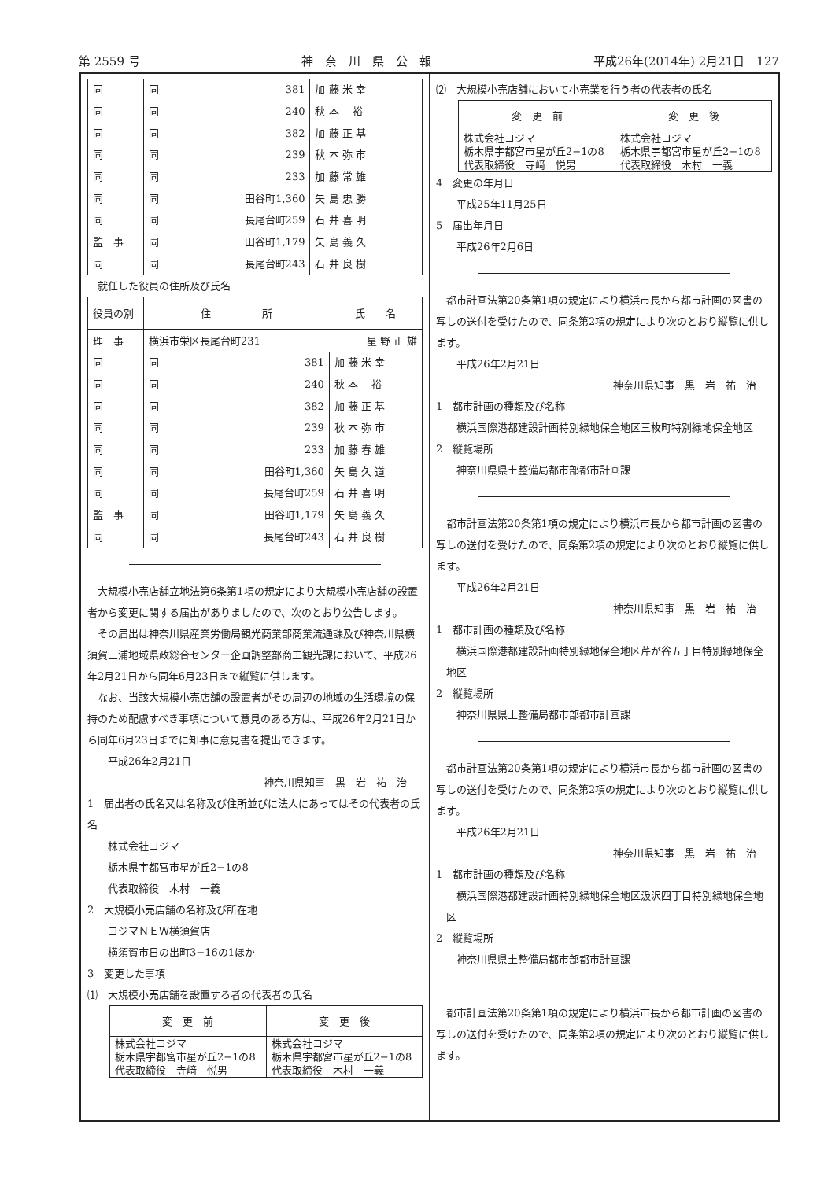第 2559 号 神　奈　川　県　公　報 平成26年(2014年) 2月21日　127
| 同 | 同 | 381 | 加 藤 米 幸 |
| 同 | 同 | 240 | 秋 本 裕 |
| 同 | 同 | 382 | 加 藤 正 基 |
| 同 | 同 | 239 | 秋 本 弥 市 |
| 同 | 同 | 233 | 加 藤 常 雄 |
| 同 | 同 | 田谷町1,360 | 矢 島 忠 勝 |
| 同 | 同 | 長尾台町259 | 石 井 喜 明 |
| 監 事 | 同 | 田谷町1,179 | 矢 島 義 久 |
| 同 | 同 | 長尾台町243 | 石 井 良 樹 |
就任した役員の住所及び氏名
| 役員の別 | 住 所 | | 氏 名 |
| 理 事 | 横浜市栄区長尾台町231 | | 星 野 正 雄 |
| 同 | 同 | 381 | 加 藤 米 幸 |
| 同 | 同 | 240 | 秋 本 裕 |
| 同 | 同 | 382 | 加 藤 正 基 |
| 同 | 同 | 239 | 秋 本 弥 市 |
| 同 | 同 | 233 | 加 藤 春 雄 |
| 同 | 同 | 田谷町1,360 | 矢 島 久 道 |
| 同 | 同 | 長尾台町259 | 石 井 喜 明 |
| 監 事 | 同 | 田谷町1,179 | 矢 島 義 久 |
| 同 | 同 | 長尾台町243 | 石 井 良 樹 |
大規模小売店舗立地法第6条第1項の規定により大規模小売店舗の設置者から変更に関する届出がありましたので、次のとおり公告します。
その届出は神奈川県産業労働局観光商業部商業流通課及び神奈川県横須賀三浦地域県政総合センター企画調整部商工観光課において、平成26年2月21日から同年6月23日まで縦覧に供します。
なお、当該大規模小売店舗の設置者がその周辺の地域の生活環境の保持のため配慮すべき事項について意見のある方は、平成26年2月21日から同年6月23日までに知事に意見書を提出できます。
平成26年2月21日
神奈川県知事　黒　岩　祐　治
1　届出者の氏名又は名称及び住所並びに法人にあってはその代表者の氏名
株式会社コジマ
栃木県宇都宮市星が丘2−1の8
代表取締役　木村　一義
2　大規模小売店舗の名称及び所在地
コジマＮＥＷ横須賀店
横須賀市日の出町3−16の1ほか
3　変更した事項
⑴　大規模小売店舗を設置する者の代表者の氏名
| 変 更 前 | 変 更 後 |
| --- | --- |
| 株式会社コジマ 栃木県宇都宮市星が丘2−1の8 代表取締役 寺﨑 悦男 | 株式会社コジマ 栃木県宇都宮市星が丘2−1の8 代表取締役 木村 一義 |
⑵　大規模小売店舗において小売業を行う者の代表者の氏名
| 変 更 前 | 変 更 後 |
| --- | --- |
| 株式会社コジマ 栃木県宇都宮市星が丘2−1の8 代表取締役 寺﨑 悦男 | 株式会社コジマ 栃木県宇都宮市星が丘2−1の8 代表取締役 木村 一義 |
4　変更の年月日
平成25年11月25日
5　届出年月日
平成26年2月6日
都市計画法第20条第1項の規定により横浜市長から都市計画の図書の写しの送付を受けたので、同条第2項の規定により次のとおり縦覧に供します。
平成26年2月21日
神奈川県知事　黒　岩　祐　治
1　都市計画の種類及び名称
横浜国際港都建設計画特別緑地保全地区三枚町特別緑地保全地区
2　縦覧場所
神奈川県県土整備局都市部都市計画課
都市計画法第20条第1項の規定により横浜市長から都市計画の図書の写しの送付を受けたので、同条第2項の規定により次のとおり縦覧に供します。
平成26年2月21日
神奈川県知事　黒　岩　祐　治
1　都市計画の種類及び名称
横浜国際港都建設計画特別緑地保全地区芹が谷五丁目特別緑地保全地区
2　縦覧場所
神奈川県県土整備局都市部都市計画課
都市計画法第20条第1項の規定により横浜市長から都市計画の図書の写しの送付を受けたので、同条第2項の規定により次のとおり縦覧に供します。
平成26年2月21日
神奈川県知事　黒　岩　祐　治
1　都市計画の種類及び名称
横浜国際港都建設計画特別緑地保全地区汲沢四丁目特別緑地保全地区
2　縦覧場所
神奈川県県土整備局都市部都市計画課
都市計画法第20条第1項の規定により横浜市長から都市計画の図書の写しの送付を受けたので、同条第2項の規定により次のとおり縦覧に供します。